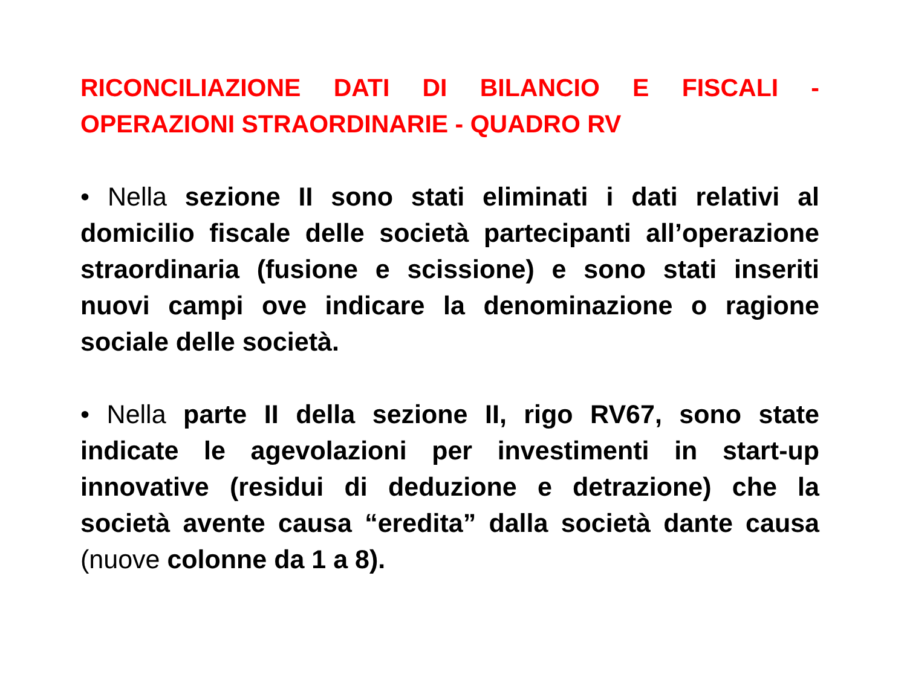RICONCILIAZIONE DATI DI BILANCIO E FISCALI - OPERAZIONI STRAORDINARIE - QUADRO RV
• Nella sezione II sono stati eliminati i dati relativi al domicilio fiscale delle società partecipanti all’operazione straordinaria (fusione e scissione) e sono stati inseriti nuovi campi ove indicare la denominazione o ragione sociale delle società.
• Nella parte II della sezione II, rigo RV67, sono state indicate le agevolazioni per investimenti in start-up innovative (residui di deduzione e detrazione) che la società avente causa “eredita” dalla società dante causa (nuove colonne da 1 a 8).